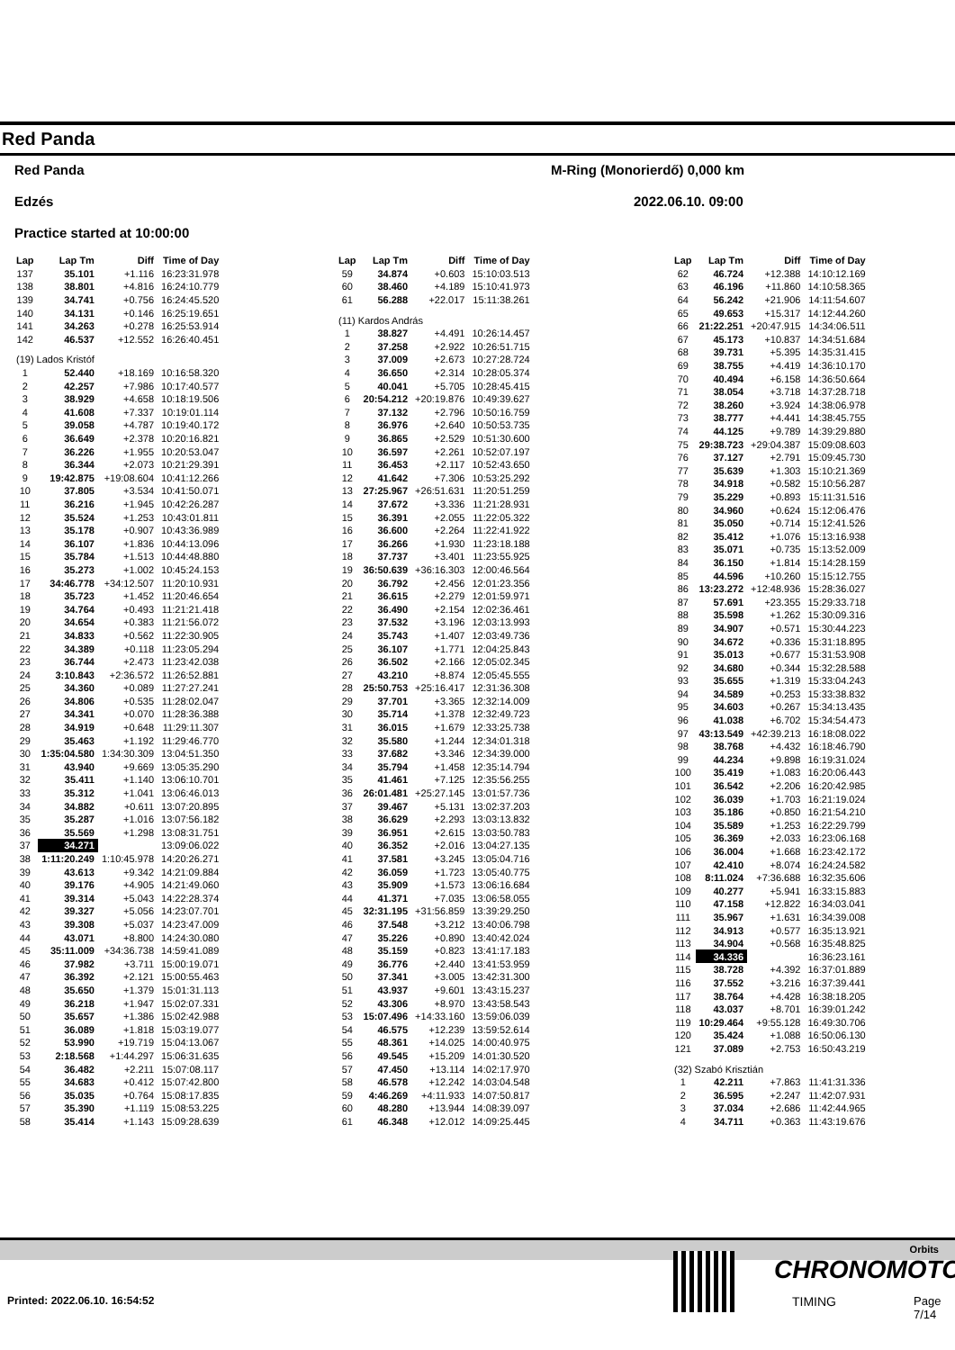Red Panda
Red Panda M-Ring (Monorierdő) 0,000 km
Edzés 2022.06.10. 09:00
Practice started at 10:00:00
| Lap | Lap Tm | Diff | Time of Day |
| --- | --- | --- | --- |
| 137 | 35.101 | +1.116 | 16:23:31.978 |
| 138 | 38.801 | +4.816 | 16:24:10.779 |
| 139 | 34.741 | +0.756 | 16:24:45.520 |
| 140 | 34.131 | +0.146 | 16:25:19.651 |
| 141 | 34.263 | +0.278 | 16:25:53.914 |
| 142 | 46.537 | +12.552 | 16:26:40.451 |
| (19) Lados Kristóf | | | |
| 1 | 52.440 | +18.169 | 10:16:58.320 |
| 2 | 42.257 | +7.986 | 10:17:40.577 |
| 3 | 38.929 | +4.658 | 10:18:19.506 |
| 4 | 41.608 | +7.337 | 10:19:01.114 |
| 5 | 39.058 | +4.787 | 10:19:40.172 |
| 6 | 36.649 | +2.378 | 10:20:16.821 |
| 7 | 36.226 | +1.955 | 10:20:53.047 |
| 8 | 36.344 | +2.073 | 10:21:29.391 |
| 9 | 19:42.875 | +19:08.604 | 10:41:12.266 |
| 10 | 37.805 | +3.534 | 10:41:50.071 |
| 11 | 36.216 | +1.945 | 10:42:26.287 |
| 12 | 35.524 | +1.253 | 10:43:01.811 |
| 13 | 35.178 | +0.907 | 10:43:36.989 |
| 14 | 36.107 | +1.836 | 10:44:13.096 |
| 15 | 35.784 | +1.513 | 10:44:48.880 |
| 16 | 35.273 | +1.002 | 10:45:24.153 |
| 17 | 34:46.778 | +34:12.507 | 11:20:10.931 |
| 18 | 35.723 | +1.452 | 11:20:46.654 |
| 19 | 34.764 | +0.493 | 11:21:21.418 |
| 20 | 34.654 | +0.383 | 11:21:56.072 |
| 21 | 34.833 | +0.562 | 11:22:30.905 |
| 22 | 34.389 | +0.118 | 11:23:05.294 |
| 23 | 36.744 | +2.473 | 11:23:42.038 |
| 24 | 3:10.843 | +2:36.572 | 11:26:52.881 |
| 25 | 34.360 | +0.089 | 11:27:27.241 |
| 26 | 34.806 | +0.535 | 11:28:02.047 |
| 27 | 34.341 | +0.070 | 11:28:36.388 |
| 28 | 34.919 | +0.648 | 11:29:11.307 |
| 29 | 35.463 | +1.192 | 11:29:46.770 |
| 30 | 1:35:04.580 | 1:34:30.309 | 13:04:51.350 |
| 31 | 43.940 | +9.669 | 13:05:35.290 |
| 32 | 35.411 | +1.140 | 13:06:10.701 |
| 33 | 35.312 | +1.041 | 13:06:46.013 |
| 34 | 34.882 | +0.611 | 13:07:20.895 |
| 35 | 35.287 | +1.016 | 13:07:56.182 |
| 36 | 35.569 | +1.298 | 13:08:31.751 |
| 37 | 34.271 | | 13:09:06.022 |
| 38 | 1:11:20.249 | 1:10:45.978 | 14:20:26.271 |
| 39 | 43.613 | +9.342 | 14:21:09.884 |
| 40 | 39.176 | +4.905 | 14:21:49.060 |
| 41 | 39.314 | +5.043 | 14:22:28.374 |
| 42 | 39.327 | +5.056 | 14:23:07.701 |
| 43 | 39.308 | +5.037 | 14:23:47.009 |
| 44 | 43.071 | +8.800 | 14:24:30.080 |
| 45 | 35:11.009 | +34:36.738 | 14:59:41.089 |
| 46 | 37.982 | +3.711 | 15:00:19.071 |
| 47 | 36.392 | +2.121 | 15:00:55.463 |
| 48 | 35.650 | +1.379 | 15:01:31.113 |
| 49 | 36.218 | +1.947 | 15:02:07.331 |
| 50 | 35.657 | +1.386 | 15:02:42.988 |
| 51 | 36.089 | +1.818 | 15:03:19.077 |
| 52 | 53.990 | +19.719 | 15:04:13.067 |
| 53 | 2:18.568 | +1:44.297 | 15:06:31.635 |
| 54 | 36.482 | +2.211 | 15:07:08.117 |
| 55 | 34.683 | +0.412 | 15:07:42.800 |
| 56 | 35.035 | +0.764 | 15:08:17.835 |
| 57 | 35.390 | +1.119 | 15:08:53.225 |
| 58 | 35.414 | +1.143 | 15:09:28.639 |
| Lap | Lap Tm | Diff | Time of Day |
| --- | --- | --- | --- |
| 59 | 34.874 | +0.603 | 15:10:03.513 |
| 60 | 38.460 | +4.189 | 15:10:41.973 |
| 61 | 56.288 | +22.017 | 15:11:38.261 |
| (11) Kardos András | | | |
| 1 | 38.827 | +4.491 | 10:26:14.457 |
| 2 | 37.258 | +2.922 | 10:26:51.715 |
| 3 | 37.009 | +2.673 | 10:27:28.724 |
| 4 | 36.650 | +2.314 | 10:28:05.374 |
| 5 | 40.041 | +5.705 | 10:28:45.415 |
| 6 | 20:54.212 | +20:19.876 | 10:49:39.627 |
| 7 | 37.132 | +2.796 | 10:50:16.759 |
| 8 | 36.976 | +2.640 | 10:50:53.735 |
| 9 | 36.865 | +2.529 | 10:51:30.600 |
| 10 | 36.597 | +2.261 | 10:52:07.197 |
| 11 | 36.453 | +2.117 | 10:52:43.650 |
| 12 | 41.642 | +7.306 | 10:53:25.292 |
| 13 | 27:25.967 | +26:51.631 | 11:20:51.259 |
| 14 | 37.672 | +3.336 | 11:21:28.931 |
| 15 | 36.391 | +2.055 | 11:22:05.322 |
| 16 | 36.600 | +2.264 | 11:22:41.922 |
| 17 | 36.266 | +1.930 | 11:23:18.188 |
| 18 | 37.737 | +3.401 | 11:23:55.925 |
| 19 | 36:50.639 | +36:16.303 | 12:00:46.564 |
| 20 | 36.792 | +2.456 | 12:01:23.356 |
| 21 | 36.615 | +2.279 | 12:01:59.971 |
| 22 | 36.490 | +2.154 | 12:02:36.461 |
| 23 | 37.532 | +3.196 | 12:03:13.993 |
| 24 | 35.743 | +1.407 | 12:03:49.736 |
| 25 | 36.107 | +1.771 | 12:04:25.843 |
| 26 | 36.502 | +2.166 | 12:05:02.345 |
| 27 | 43.210 | +8.874 | 12:05:45.555 |
| 28 | 25:50.753 | +25:16.417 | 12:31:36.308 |
| 29 | 37.701 | +3.365 | 12:32:14.009 |
| 30 | 35.714 | +1.378 | 12:32:49.723 |
| 31 | 36.015 | +1.679 | 12:33:25.738 |
| 32 | 35.580 | +1.244 | 12:34:01.318 |
| 33 | 37.682 | +3.346 | 12:34:39.000 |
| 34 | 35.794 | +1.458 | 12:35:14.794 |
| 35 | 41.461 | +7.125 | 12:35:56.255 |
| 36 | 26:01.481 | +25:27.145 | 13:01:57.736 |
| 37 | 39.467 | +5.131 | 13:02:37.203 |
| 38 | 36.629 | +2.293 | 13:03:13.832 |
| 39 | 36.951 | +2.615 | 13:03:50.783 |
| 40 | 36.352 | +2.016 | 13:04:27.135 |
| 41 | 37.581 | +3.245 | 13:05:04.716 |
| 42 | 36.059 | +1.723 | 13:05:40.775 |
| 43 | 35.909 | +1.573 | 13:06:16.684 |
| 44 | 41.371 | +7.035 | 13:06:58.055 |
| 45 | 32:31.195 | +31:56.859 | 13:39:29.250 |
| 46 | 37.548 | +3.212 | 13:40:06.798 |
| 47 | 35.226 | +0.890 | 13:40:42.024 |
| 48 | 35.159 | +0.823 | 13:41:17.183 |
| 49 | 36.776 | +2.440 | 13:41:53.959 |
| 50 | 37.341 | +3.005 | 13:42:31.300 |
| 51 | 43.937 | +9.601 | 13:43:15.237 |
| 52 | 43.306 | +8.970 | 13:43:58.543 |
| 53 | 15:07.496 | +14:33.160 | 13:59:06.039 |
| 54 | 46.575 | +12.239 | 13:59:52.614 |
| 55 | 48.361 | +14.025 | 14:00:40.975 |
| 56 | 49.545 | +15.209 | 14:01:30.520 |
| 57 | 47.450 | +13.114 | 14:02:17.970 |
| 58 | 46.578 | +12.242 | 14:03:04.548 |
| 59 | 4:46.269 | +4:11.933 | 14:07:50.817 |
| 60 | 48.280 | +13.944 | 14:08:39.097 |
| 61 | 46.348 | +12.012 | 14:09:25.445 |
| Lap | Lap Tm | Diff | Time of Day |
| --- | --- | --- | --- |
| 62 | 46.724 | +12.388 | 14:10:12.169 |
| 63 | 46.196 | +11.860 | 14:10:58.365 |
| 64 | 56.242 | +21.906 | 14:11:54.607 |
| 65 | 49.653 | +15.317 | 14:12:44.260 |
| 66 | 21:22.251 | +20:47.915 | 14:34:06.511 |
| 67 | 45.173 | +10.837 | 14:34:51.684 |
| 68 | 39.731 | +5.395 | 14:35:31.415 |
| 69 | 38.755 | +4.419 | 14:36:10.170 |
| 70 | 40.494 | +6.158 | 14:36:50.664 |
| 71 | 38.054 | +3.718 | 14:37:28.718 |
| 72 | 38.260 | +3.924 | 14:38:06.978 |
| 73 | 38.777 | +4.441 | 14:38:45.755 |
| 74 | 44.125 | +9.789 | 14:39:29.880 |
| 75 | 29:38.723 | +29:04.387 | 15:09:08.603 |
| 76 | 37.127 | +2.791 | 15:09:45.730 |
| 77 | 35.639 | +1.303 | 15:10:21.369 |
| 78 | 34.918 | +0.582 | 15:10:56.287 |
| 79 | 35.229 | +0.893 | 15:11:31.516 |
| 80 | 34.960 | +0.624 | 15:12:06.476 |
| 81 | 35.050 | +0.714 | 15:12:41.526 |
| 82 | 35.412 | +1.076 | 15:13:16.938 |
| 83 | 35.071 | +0.735 | 15:13:52.009 |
| 84 | 36.150 | +1.814 | 15:14:28.159 |
| 85 | 44.596 | +10.260 | 15:15:12.755 |
| 86 | 13:23.272 | +12:48.936 | 15:28:36.027 |
| 87 | 57.691 | +23.355 | 15:29:33.718 |
| 88 | 35.598 | +1.262 | 15:30:09.316 |
| 89 | 34.907 | +0.571 | 15:30:44.223 |
| 90 | 34.672 | +0.336 | 15:31:18.895 |
| 91 | 35.013 | +0.677 | 15:31:53.908 |
| 92 | 34.680 | +0.344 | 15:32:28.588 |
| 93 | 35.655 | +1.319 | 15:33:04.243 |
| 94 | 34.589 | +0.253 | 15:33:38.832 |
| 95 | 34.603 | +0.267 | 15:34:13.435 |
| 96 | 41.038 | +6.702 | 15:34:54.473 |
| 97 | 43:13.549 | +42:39.213 | 16:18:08.022 |
| 98 | 38.768 | +4.432 | 16:18:46.790 |
| 99 | 44.234 | +9.898 | 16:19:31.024 |
| 100 | 35.419 | +1.083 | 16:20:06.443 |
| 101 | 36.542 | +2.206 | 16:20:42.985 |
| 102 | 36.039 | +1.703 | 16:21:19.024 |
| 103 | 35.186 | +0.850 | 16:21:54.210 |
| 104 | 35.589 | +1.253 | 16:22:29.799 |
| 105 | 36.369 | +2.033 | 16:23:06.168 |
| 106 | 36.004 | +1.668 | 16:23:42.172 |
| 107 | 42.410 | +8.074 | 16:24:24.582 |
| 108 | 8:11.024 | +7:36.688 | 16:32:35.606 |
| 109 | 40.277 | +5.941 | 16:33:15.883 |
| 110 | 47.158 | +12.822 | 16:34:03.041 |
| 111 | 35.967 | +1.631 | 16:34:39.008 |
| 112 | 34.913 | +0.577 | 16:35:13.921 |
| 113 | 34.904 | +0.568 | 16:35:48.825 |
| 114 | 34.336 | | 16:36:23.161 |
| 115 | 38.728 | +4.392 | 16:37:01.889 |
| 116 | 37.552 | +3.216 | 16:37:39.441 |
| 117 | 38.764 | +4.428 | 16:38:18.205 |
| 118 | 43.037 | +8.701 | 16:39:01.242 |
| 119 | 10:29.464 | +9:55.128 | 16:49:30.706 |
| 120 | 35.424 | +1.088 | 16:50:06.130 |
| 121 | 37.089 | +2.753 | 16:50:43.219 |
| (32) Szabó Krisztián | | | |
| 1 | 42.211 | +7.863 | 11:41:31.336 |
| 2 | 36.595 | +2.247 | 11:42:07.931 |
| 3 | 37.034 | +2.686 | 11:42:44.965 |
| 4 | 34.711 | +0.363 | 11:43:19.676 |
Orbits
Printed: 2022.06.10. 16:54:52
CHRONOMOTO
TIMING Page 7/14